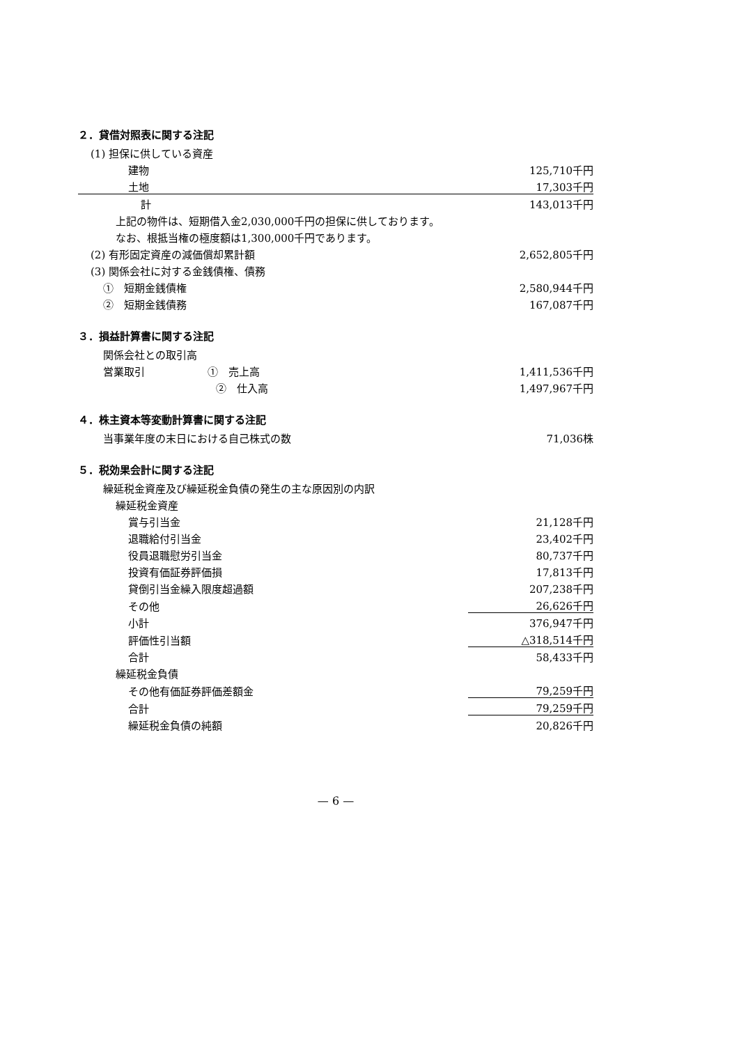２．貸借対照表に関する注記
| (1) 担保に供している資産 | |
| 建物 | 125,710千円 |
| 土地 | 17,303千円 |
| 計 | 143,013千円 |
| 上記の物件は、短期借入金2,030,000千円の担保に供しております。 | |
| なお、根抵当権の極度額は1,300,000千円であります。 | |
| (2) 有形固定資産の減価償却累計額 | 2,652,805千円 |
| (3) 関係会社に対する金銭債権、債務 | |
| ① 短期金銭債権 | 2,580,944千円 |
| ② 短期金銭債務 | 167,087千円 |
３．損益計算書に関する注記
| 関係会社との取引高 | |
| 営業取引 ① 売上高 | 1,411,536千円 |
| ② 仕入高 | 1,497,967千円 |
４．株主資本等変動計算書に関する注記
| 当事業年度の末日における自己株式の数 | 71,036株 |
５．税効果会計に関する注記
| 繰延税金資産及び繰延税金負債の発生の主な原因別の内訳 | |
| 繰延税金資産 | |
| 賞与引当金 | 21,128千円 |
| 退職給付引当金 | 23,402千円 |
| 役員退職慰労引当金 | 80,737千円 |
| 投資有価証券評価損 | 17,813千円 |
| 貸倒引当金繰入限度超過額 | 207,238千円 |
| その他 | 26,626千円 |
| 小計 | 376,947千円 |
| 評価性引当額 | △318,514千円 |
| 合計 | 58,433千円 |
| 繰延税金負債 | |
| その他有価証券評価差額金 | 79,259千円 |
| 合計 | 79,259千円 |
| 繰延税金負債の純額 | 20,826千円 |
— 6 —